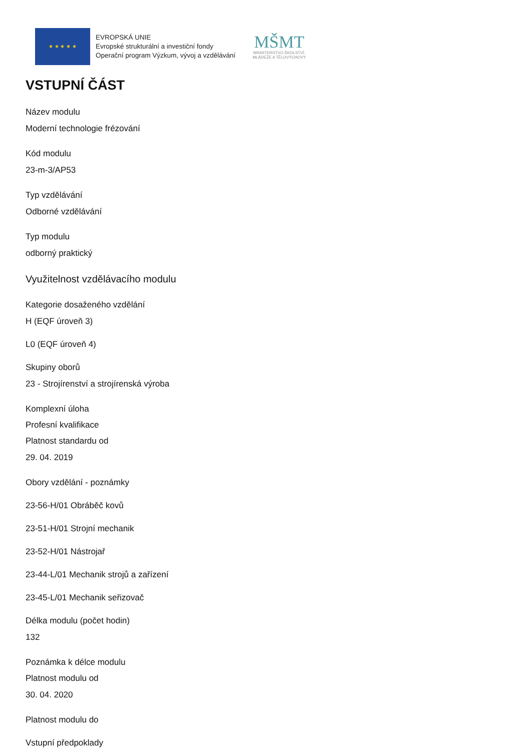★ ★ ★ ★ ★
EVROPSKÁ UNIE
Evropské strukturální a investiční fondy
Operační program Výzkum, vývoj a vzdělávání
MŠMT
MINISTERSTVO ŠKOLSTVÍ,
MLÁDEŽE A TĚLOVÝCHOVY
VSTUPNÍ ČÁST
Název modulu
Moderní technologie frézování
Kód modulu
23-m-3/AP53
Typ vzdělávání
Odborné vzdělávání
Typ modulu
odborný praktický
Využitelnost vzdělávacího modulu
Kategorie dosaženého vzdělání
H (EQF úroveň 3)
L0 (EQF úroveň 4)
Skupiny oborů
23 - Strojírenství a strojírenská výroba
Komplexní úloha
Profesní kvalifikace
Platnost standardu od
29. 04. 2019
Obory vzdělání - poznámky
23-56-H/01 Obráběč kovů
23-51-H/01 Strojní mechanik
23-52-H/01 Nástrojař
23-44-L/01 Mechanik strojů a zařízení
23-45-L/01 Mechanik seřizovač
Délka modulu (počet hodin)
132
Poznámka k délce modulu
Platnost modulu od
30. 04. 2020
Platnost modulu do
Vstupní předpoklady